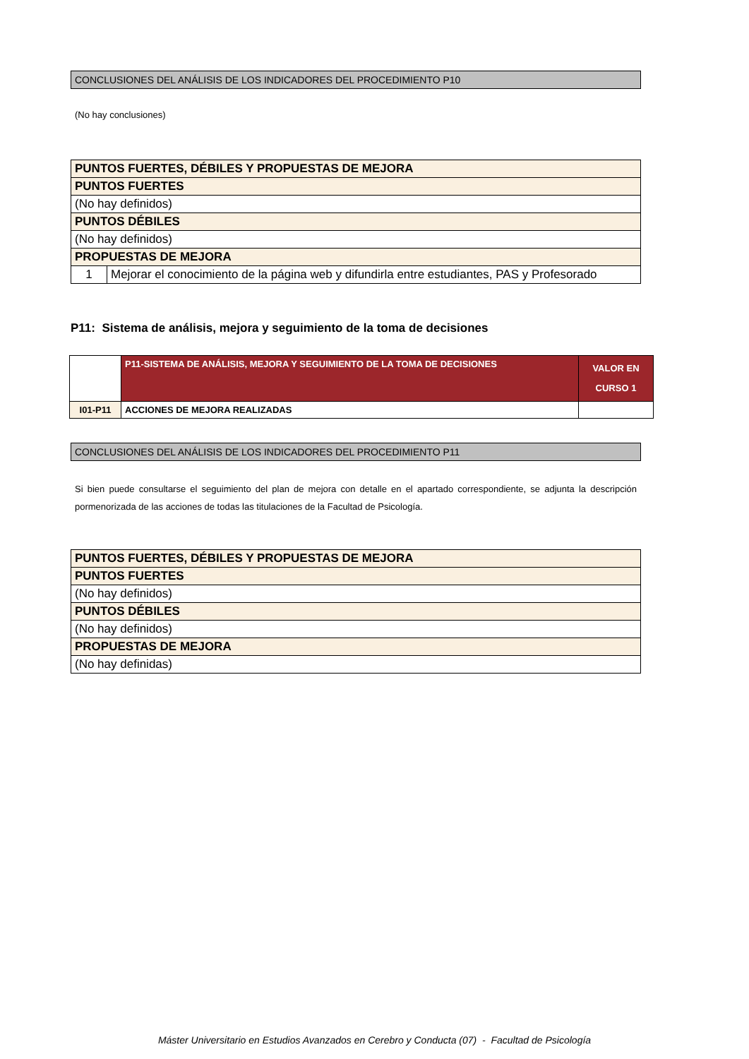CONCLUSIONES DEL ANÁLISIS DE LOS INDICADORES DEL PROCEDIMIENTO P10
(No hay conclusiones)
| PUNTOS FUERTES, DÉBILES Y PROPUESTAS DE MEJORA | |
| PUNTOS FUERTES | |
| (No hay definidos) | |
| PUNTOS DÉBILES | |
| (No hay definidos) | |
| PROPUESTAS DE MEJORA | |
| 1 | Mejorar el conocimiento de la página web y difundirla entre estudiantes, PAS y Profesorado |
P11: Sistema de análisis, mejora y seguimiento de la toma de decisiones
| | P11-SISTEMA DE ANÁLISIS, MEJORA Y SEGUIMIENTO DE LA TOMA DE DECISIONES | VALOR EN CURSO 1 |
| I01-P11 | ACCIONES DE MEJORA REALIZADAS | |
CONCLUSIONES DEL ANÁLISIS DE LOS INDICADORES DEL PROCEDIMIENTO P11
Si bien puede consultarse el seguimiento del plan de mejora con detalle en el apartado correspondiente, se adjunta la descripción pormenorizada de las acciones de todas las titulaciones de la Facultad de Psicología.
| PUNTOS FUERTES, DÉBILES Y PROPUESTAS DE MEJORA |
| PUNTOS FUERTES |
| (No hay definidos) |
| PUNTOS DÉBILES |
| (No hay definidos) |
| PROPUESTAS DE MEJORA |
| (No hay definidas) |
Máster Universitario en Estudios Avanzados en Cerebro y Conducta (07) - Facultad de Psicología